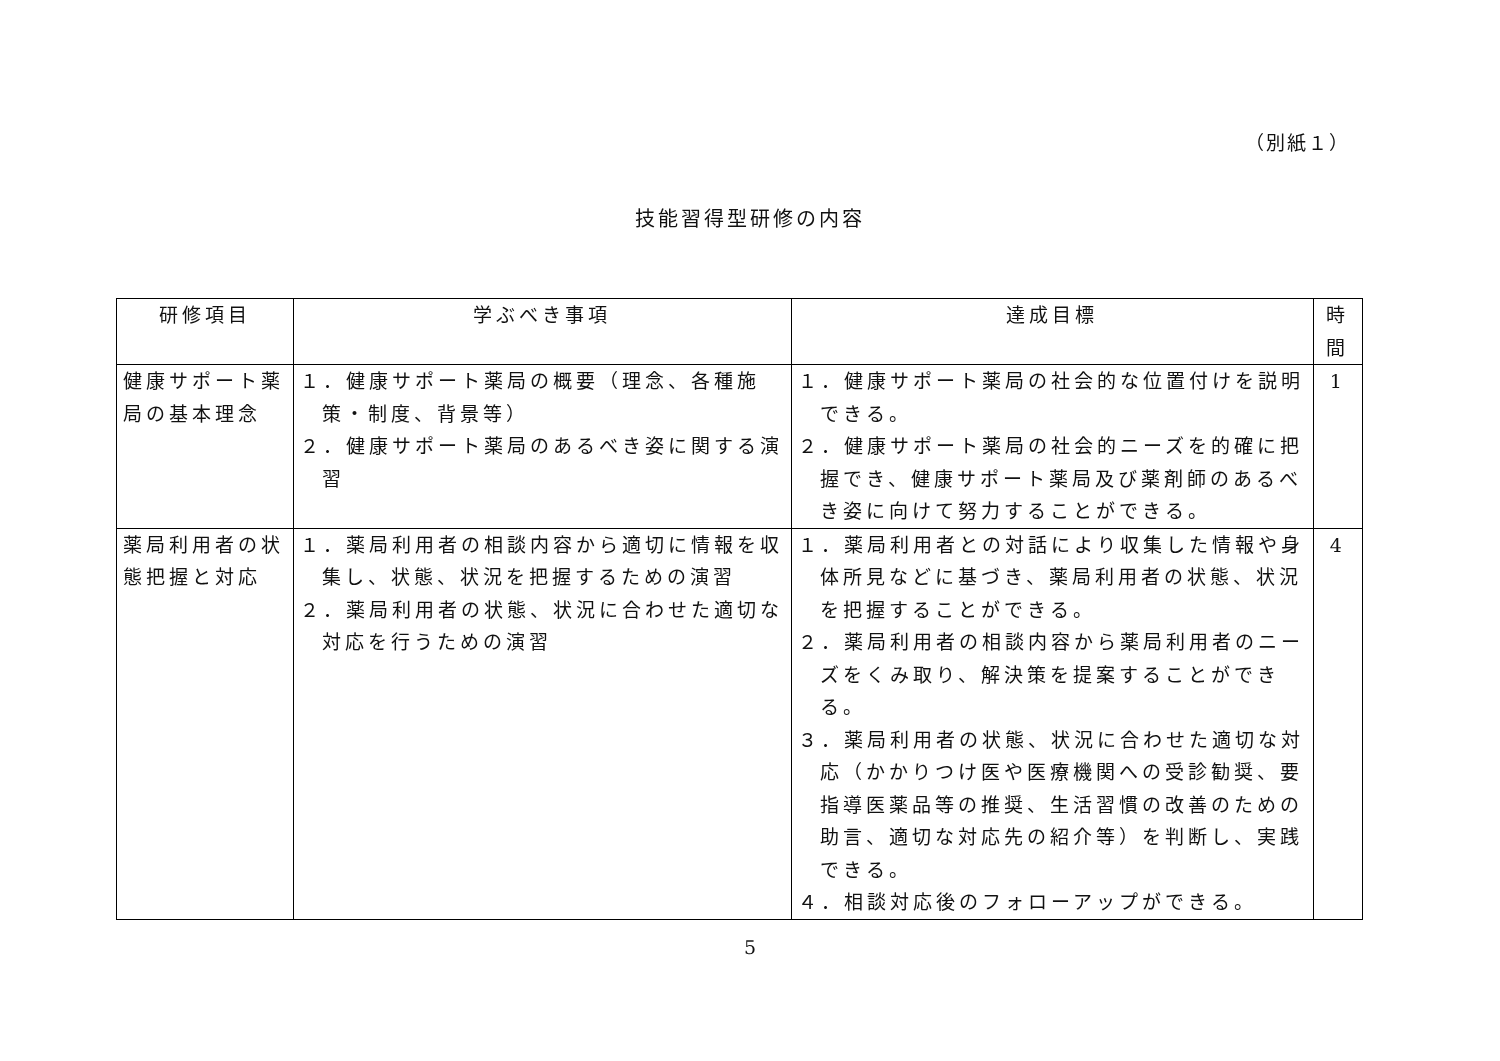（別紙１）
技能習得型研修の内容
| 研修項目 | 学ぶべき事項 | 達成目標 | 時 間 |
| --- | --- | --- | --- |
| 健康サポート薬局の基本理念 | １．健康サポート薬局の概要（理念、各種施策・制度、背景等） ２．健康サポート薬局のあるべき姿に関する演習 | １．健康サポート薬局の社会的な位置付けを説明できる。 ２．健康サポート薬局の社会的ニーズを的確に把握でき、健康サポート薬局及び薬剤師のあるべき姿に向けて努力することができる。 | 1 |
| 薬局利用者の状態把握と対応 | １．薬局利用者の相談内容から適切に情報を収集し、状態、状況を把握するための演習 ２．薬局利用者の状態、状況に合わせた適切な対応を行うための演習 | １．薬局利用者との対話により収集した情報や身体所見などに基づき、薬局利用者の状態、状況を把握することができる。 ２．薬局利用者の相談内容から薬局利用者のニーズをくみ取り、解決策を提案することができる。 ３．薬局利用者の状態、状況に合わせた適切な対応（かかりつけ医や医療機関への受診勧奨、要指導医薬品等の推奨、生活習慣の改善のための助言、適切な対応先の紹介等）を判断し、実践できる。 ４．相談対応後のフォローアップができる。 | 4 |
5